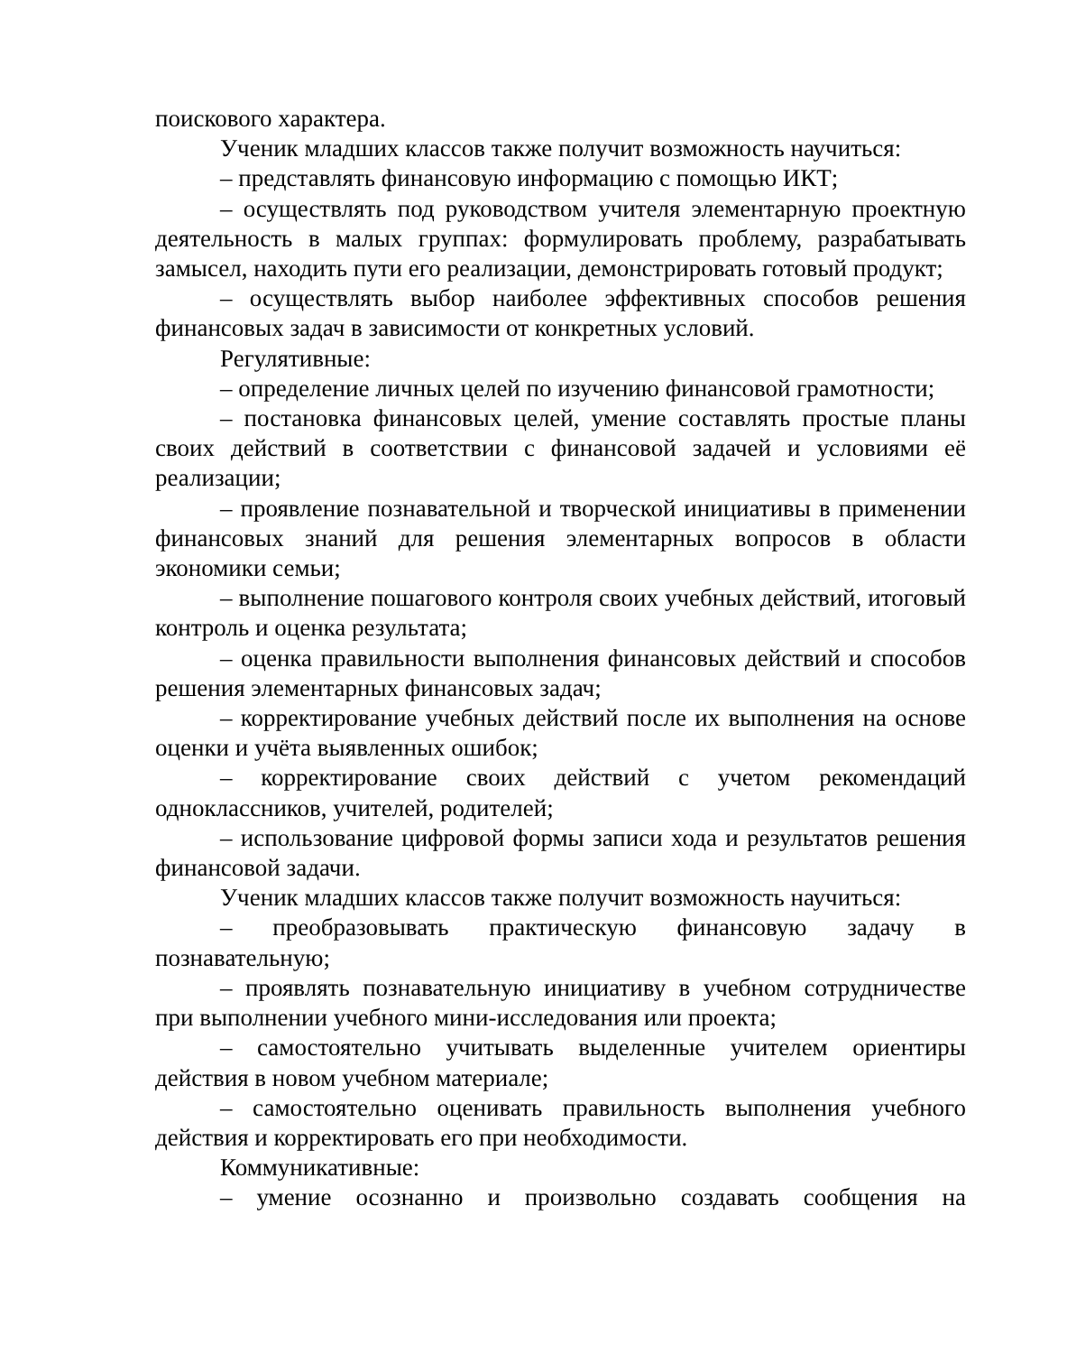поискового характера.
Ученик младших классов также получит возможность научиться:
– представлять финансовую информацию с помощью ИКТ;
– осуществлять под руководством учителя элементарную проектную деятельность в малых группах: формулировать проблему, разрабатывать замысел, находить пути его реализации, демонстрировать готовый продукт;
– осуществлять выбор наиболее эффективных способов решения финансовых задач в зависимости от конкретных условий.
Регулятивные:
– определение личных целей по изучению финансовой грамотности;
– постановка финансовых целей, умение составлять простые планы своих действий в соответствии с финансовой задачей и условиями её реализации;
– проявление познавательной и творческой инициативы в применении финансовых знаний для решения элементарных вопросов в области экономики семьи;
– выполнение пошагового контроля своих учебных действий, итоговый контроль и оценка результата;
– оценка правильности выполнения финансовых действий и способов решения элементарных финансовых задач;
– корректирование учебных действий после их выполнения на основе оценки и учёта выявленных ошибок;
– корректирование своих действий с учетом рекомендаций одноклассников, учителей, родителей;
– использование цифровой формы записи хода и результатов решения финансовой задачи.
Ученик младших классов также получит возможность научиться:
– преобразовывать практическую финансовую задачу в познавательную;
– проявлять познавательную инициативу в учебном сотрудничестве при выполнении учебного мини-исследования или проекта;
– самостоятельно учитывать выделенные учителем ориентиры действия в новом учебном материале;
– самостоятельно оценивать правильность выполнения учебного действия и корректировать его при необходимости.
Коммуникативные:
– умение осознанно и произвольно создавать сообщения на